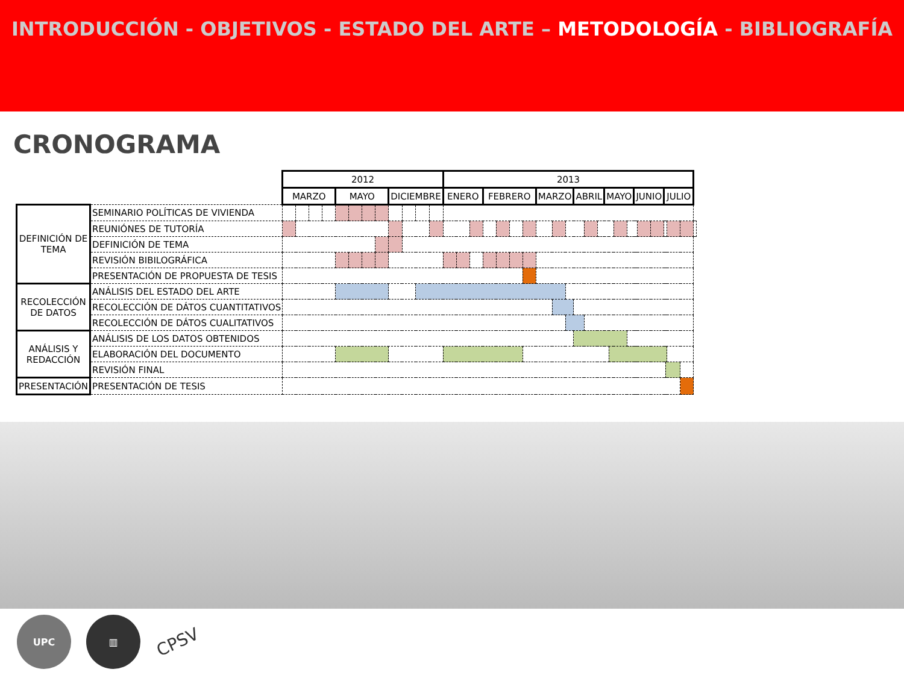INTRODUCCIÓN - OBJETIVOS - ESTADO DEL ARTE – METODOLOGÍA - BIBLIOGRAFÍA
CRONOGRAMA
| | | 2012 | | | | | | | | | | | | 2013 | | | | | | | | | | | | | | | | | | | | | | | | | | |
| --- | --- | --- | --- | --- | --- | --- | --- | --- | --- | --- | --- | --- | --- | --- | --- | --- | --- | --- | --- | --- | --- | --- | --- | --- | --- | --- | --- | --- | --- | --- | --- | --- | --- | --- | --- | --- | --- | --- | --- | --- |
| | | MARZO | | | | MAYO | | | | DICIEMBRE | | | | ENERO | | | | FEBRERO | | | | MARZO | | | | ABRIL | | | MAYO | | | | JUNIO | | | JULIO | | | | |
| DEFINICIÓN DE TEMA | SEMINARIO POLÍTICAS DE VIVIENDA | | | | | | | | | | | | | | | | | | | | | | | | | | | | | | | | | | | | | | | |
| | REUNIÓNES DE TUTORÍA | | | | | | | | | | | | | | | | | | | | | | | | | | | | | | | | | | | | | | | |
| | DEFINICIÓN DE TEMA | | | | | | | | | | | | | | | | | | | | | | | | | | | | | | | | | | | | | | | |
| | REVISIÓN BIBILOGRÁFICA | | | | | | | | | | | | | | | | | | | | | | | | | | | | | | | | | | | | | | | |
| | PRESENTACIÓN DE PROPUESTA DE TESIS | | | | | | | | | | | | | | | | | | | | | | | | | | | | | | | | | | | | | | | |
| RECOLECCIÓN DE DATOS | ANÁLISIS DEL ESTADO DEL ARTE | | | | | | | | | | | | | | | | | | | | | | | | | | | | | | | | | | | | | | | |
| | RECOLECCIÓN DE DÁTOS CUANTITATIVOS | | | | | | | | | | | | | | | | | | | | | | | | | | | | | | | | | | | | | | | |
| | RECOLECCIÓN DE DÁTOS CUALITATIVOS | | | | | | | | | | | | | | | | | | | | | | | | | | | | | | | | | | | | | | | |
| ANÁLISIS Y REDACCIÓN | ANÁLISIS DE LOS DATOS OBTENIDOS | | | | | | | | | | | | | | | | | | | | | | | | | | | | | | | | | | | | | | | |
| | ELABORACIÓN DEL DOCUMENTO | | | | | | | | | | | | | | | | | | | | | | | | | | | | | | | | | | | | | | | |
| | REVISIÓN FINAL | | | | | | | | | | | | | | | | | | | | | | | | | | | | | | | | | | | | | | | |
| PRESENTACIÓN | PRESENTACIÓN DE TESIS | | | | | | | | | | | | | | | | | | | | | | | | | | | | | | | | | | | | | | | |
UPC ▥
CPSV